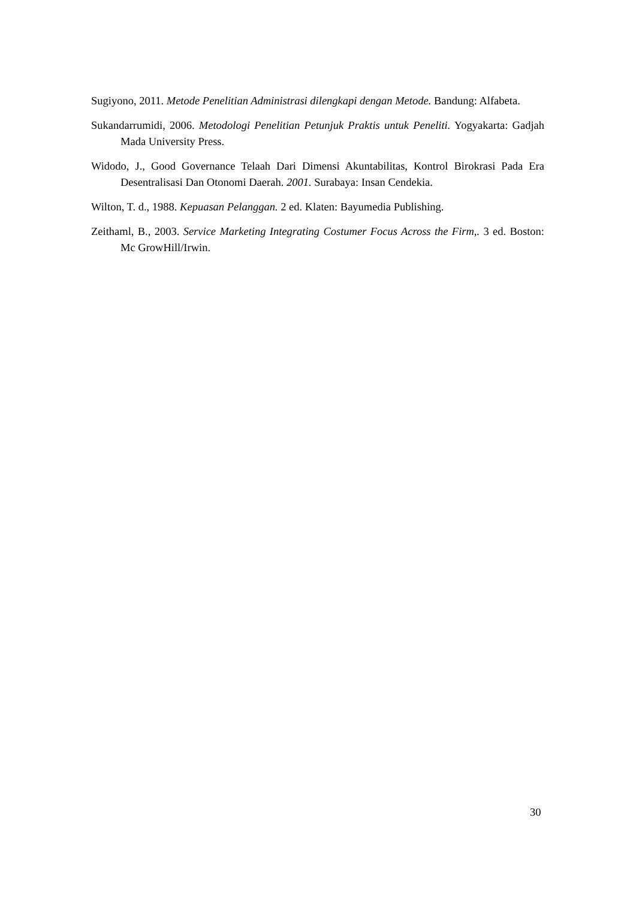Sugiyono, 2011. Metode Penelitian Administrasi dilengkapi dengan Metode. Bandung: Alfabeta.
Sukandarrumidi, 2006. Metodologi Penelitian Petunjuk Praktis untuk Peneliti. Yogyakarta: Gadjah Mada University Press.
Widodo, J., Good Governance Telaah Dari Dimensi Akuntabilitas, Kontrol Birokrasi Pada Era Desentralisasi Dan Otonomi Daerah. 2001. Surabaya: Insan Cendekia.
Wilton, T. d., 1988. Kepuasan Pelanggan. 2 ed. Klaten: Bayumedia Publishing.
Zeithaml, B., 2003. Service Marketing Integrating Costumer Focus Across the Firm,. 3 ed. Boston: Mc GrowHill/Irwin.
30